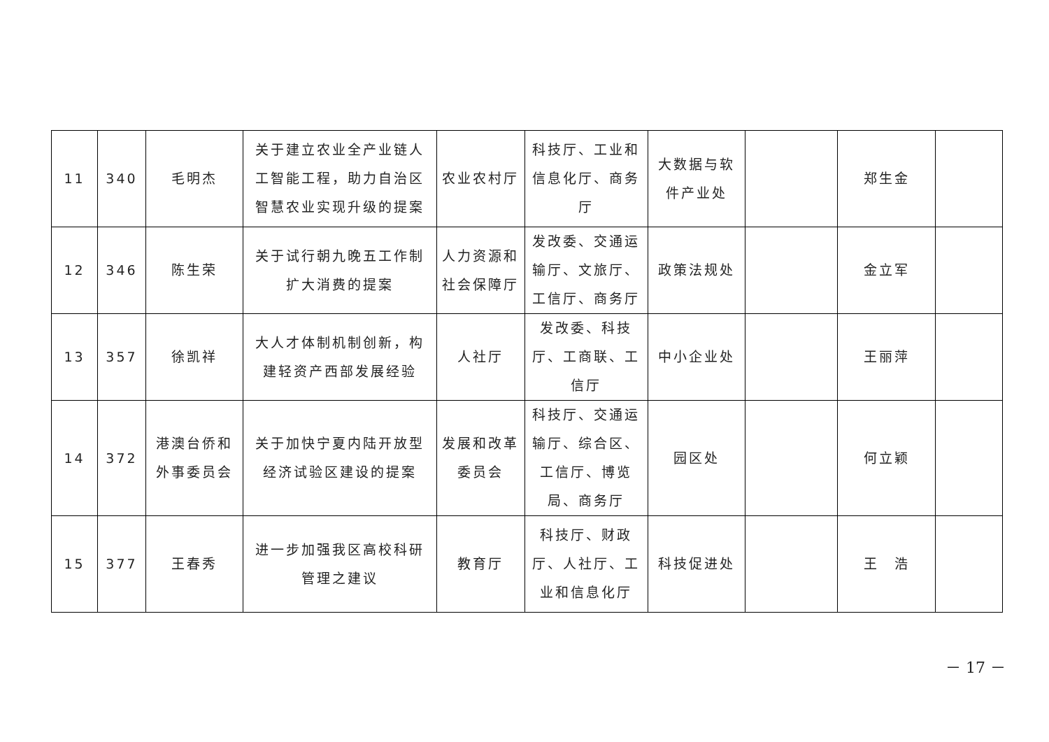| 11 | 340 | 毛明杰 | 关于建立农业全产业链人工智能工程，助力自治区智慧农业实现升级的提案 | 农业农村厅 | 科技厅、工业和信息化厅、商务厅 | 大数据与软件产业处 | | 郑生金 | |
| 12 | 346 | 陈生荣 | 关于试行朝九晚五工作制扩大消费的提案 | 人力资源和社会保障厅 | 发改委、交通运输厅、文旅厅、工信厅、商务厅 | 政策法规处 | | 金立军 | |
| 13 | 357 | 徐凯祥 | 大人才体制机制创新，构建轻资产西部发展经验 | 人社厅 | 发改委、科技厅、工商联、工信厅 | 中小企业处 | | 王丽萍 | |
| 14 | 372 | 港澳台侨和外事委员会 | 关于加快宁夏内陆开放型经济试验区建设的提案 | 发展和改革委员会 | 科技厅、交通运输厅、综合区、工信厅、博览局、商务厅 | 园区处 | | 何立颖 | |
| 15 | 377 | 王春秀 | 进一步加强我区高校科研管理之建议 | 教育厅 | 科技厅、财政厅、人社厅、工业和信息化厅 | 科技促进处 | | 王 浩 | |
－ 17 －